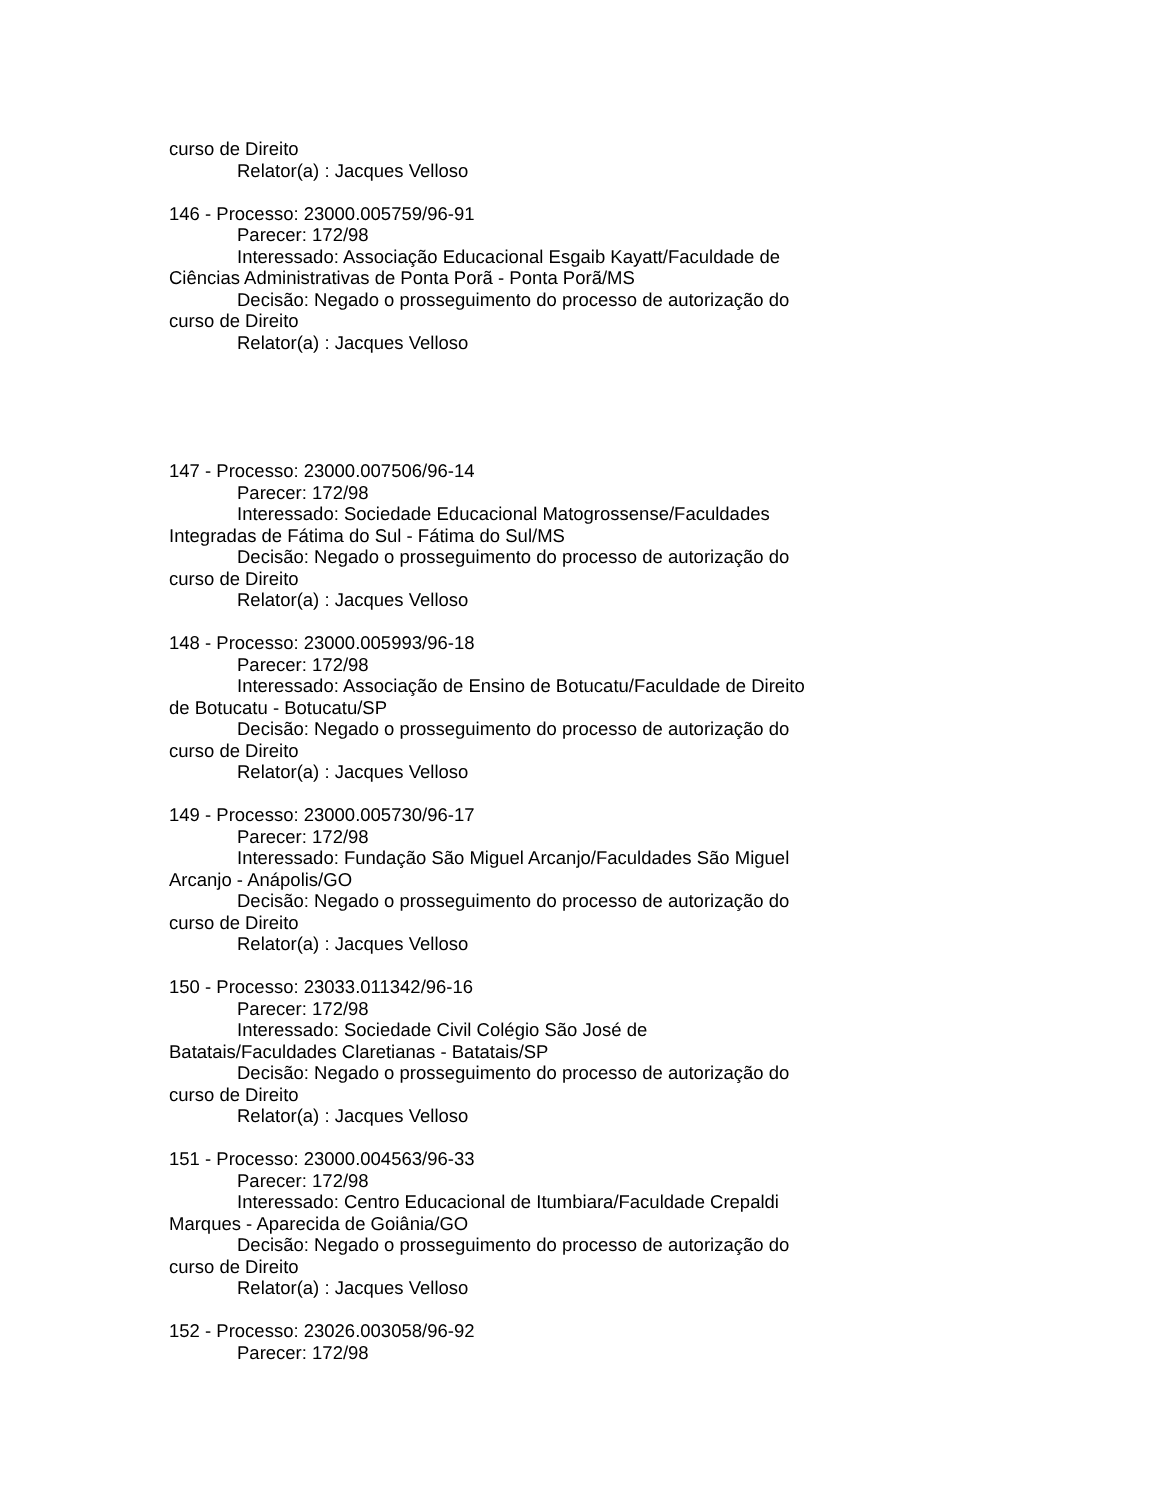curso de Direito
Relator(a) : Jacques Velloso
146 - Processo: 23000.005759/96-91
Parecer: 172/98
Interessado: Associação Educacional Esgaib Kayatt/Faculdade de Ciências Administrativas de Ponta Porã - Ponta Porã/MS
Decisão: Negado o prosseguimento do processo de autorização do curso de Direito
Relator(a) : Jacques Velloso
147 - Processo: 23000.007506/96-14
Parecer: 172/98
Interessado: Sociedade Educacional Matogrossense/Faculdades Integradas de Fátima do Sul - Fátima do Sul/MS
Decisão: Negado o prosseguimento do processo de autorização do curso de Direito
Relator(a) : Jacques Velloso
148 - Processo: 23000.005993/96-18
Parecer: 172/98
Interessado: Associação de Ensino de Botucatu/Faculdade de Direito de Botucatu - Botucatu/SP
Decisão: Negado o prosseguimento do processo de autorização do curso de Direito
Relator(a) : Jacques Velloso
149 - Processo: 23000.005730/96-17
Parecer: 172/98
Interessado: Fundação São Miguel Arcanjo/Faculdades São Miguel Arcanjo - Anápolis/GO
Decisão: Negado o prosseguimento do processo de autorização do curso de Direito
Relator(a) : Jacques Velloso
150 - Processo: 23033.011342/96-16
Parecer: 172/98
Interessado: Sociedade Civil Colégio São José de
Batatais/Faculdades Claretianas - Batatais/SP
Decisão: Negado o prosseguimento do processo de autorização do curso de Direito
Relator(a) : Jacques Velloso
151 - Processo: 23000.004563/96-33
Parecer: 172/98
Interessado: Centro Educacional de Itumbiara/Faculdade Crepaldi Marques - Aparecida de Goiânia/GO
Decisão: Negado o prosseguimento do processo de autorização do curso de Direito
Relator(a) : Jacques Velloso
152 - Processo: 23026.003058/96-92
Parecer: 172/98